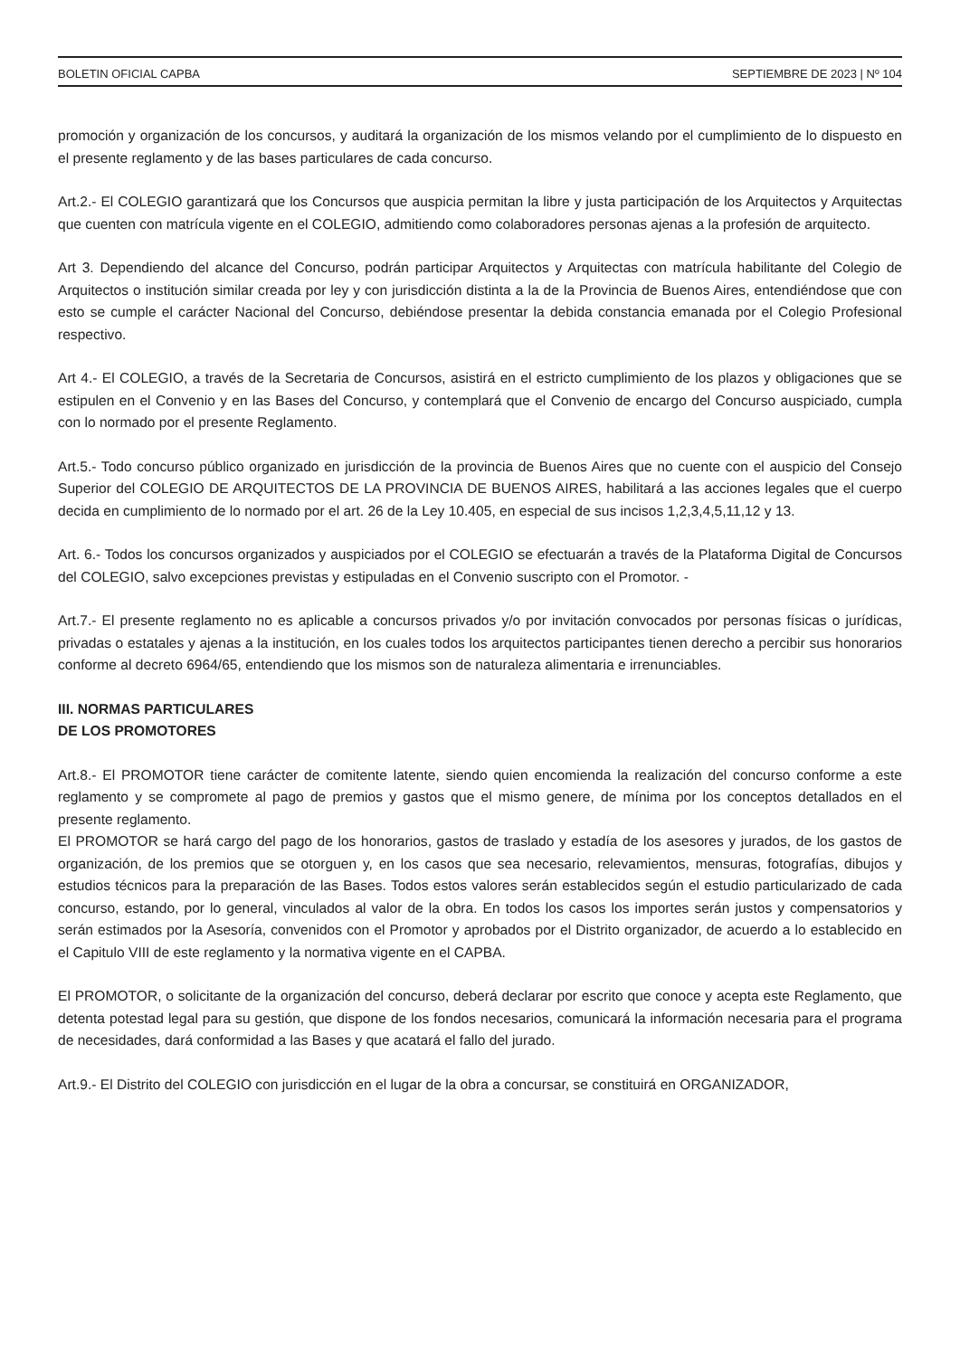BOLETIN OFICIAL CAPBA SEPTIEMBRE DE 2023 | Nº 104
promoción y organización de los concursos, y auditará la organización de los mismos velando por el cumplimiento de lo dispuesto en el presente reglamento y de las bases particulares de cada concurso.
Art.2.- El COLEGIO garantizará que los Concursos que auspicia permitan la libre y justa participación de los Arquitectos y Arquitectas que cuenten con matrícula vigente en el COLEGIO, admitiendo como colaboradores personas ajenas a la profesión de arquitecto.
Art 3. Dependiendo del alcance del Concurso, podrán participar Arquitectos y Arquitectas con matrícula habilitante del Colegio de Arquitectos o institución similar creada por ley y con jurisdicción distinta a la de la Provincia de Buenos Aires, entendiéndose que con esto se cumple el carácter Nacional del Concurso, debiéndose presentar la debida constancia emanada por el Colegio Profesional respectivo.
Art 4.- El COLEGIO, a través de la Secretaria de Concursos, asistirá en el estricto cumplimiento de los plazos y obligaciones que se estipulen en el Convenio y en las Bases del Concurso, y contemplará que el Convenio de encargo del Concurso auspiciado, cumpla con lo normado por el presente Reglamento.
Art.5.- Todo concurso público organizado en jurisdicción de la provincia de Buenos Aires que no cuente con el auspicio del Consejo Superior del COLEGIO DE ARQUITECTOS DE LA PROVINCIA DE BUENOS AIRES, habilitará a las acciones legales que el cuerpo decida en cumplimiento de lo normado por el art. 26 de la Ley 10.405, en especial de sus incisos 1,2,3,4,5,11,12 y 13.
Art. 6.- Todos los concursos organizados y auspiciados por el COLEGIO se efectuarán a través de la Plataforma Digital de Concursos del COLEGIO, salvo excepciones previstas y estipuladas en el Convenio suscripto con el Promotor. -
Art.7.- El presente reglamento no es aplicable a concursos privados y/o por invitación convocados por personas físicas o jurídicas, privadas o estatales y ajenas a la institución, en los cuales todos los arquitectos participantes tienen derecho a percibir sus honorarios conforme al decreto 6964/65, entendiendo que los mismos son de naturaleza alimentaria e irrenunciables.
III. NORMAS PARTICULARES
DE LOS PROMOTORES
Art.8.- El PROMOTOR tiene carácter de comitente latente, siendo quien encomienda la realización del concurso conforme a este reglamento y se compromete al pago de premios y gastos que el mismo genere, de mínima por los conceptos detallados en el presente reglamento.
El PROMOTOR se hará cargo del pago de los honorarios, gastos de traslado y estadía de los asesores y jurados, de los gastos de organización, de los premios que se otorguen y, en los casos que sea necesario, relevamientos, mensuras, fotografías, dibujos y estudios técnicos para la preparación de las Bases. Todos estos valores serán establecidos según el estudio particularizado de cada concurso, estando, por lo general, vinculados al valor de la obra. En todos los casos los importes serán justos y compensatorios y serán estimados por la Asesoría, convenidos con el Promotor y aprobados por el Distrito organizador, de acuerdo a lo establecido en el Capitulo VIII de este reglamento y la normativa vigente en el CAPBA.
El PROMOTOR, o solicitante de la organización del concurso, deberá declarar por escrito que conoce y acepta este Reglamento, que detenta potestad legal para su gestión, que dispone de los fondos necesarios, comunicará la información necesaria para el programa de necesidades, dará conformidad a las Bases y que acatará el fallo del jurado.
Art.9.- El Distrito del COLEGIO con jurisdicción en el lugar de la obra a concursar, se constituirá en ORGANIZADOR,